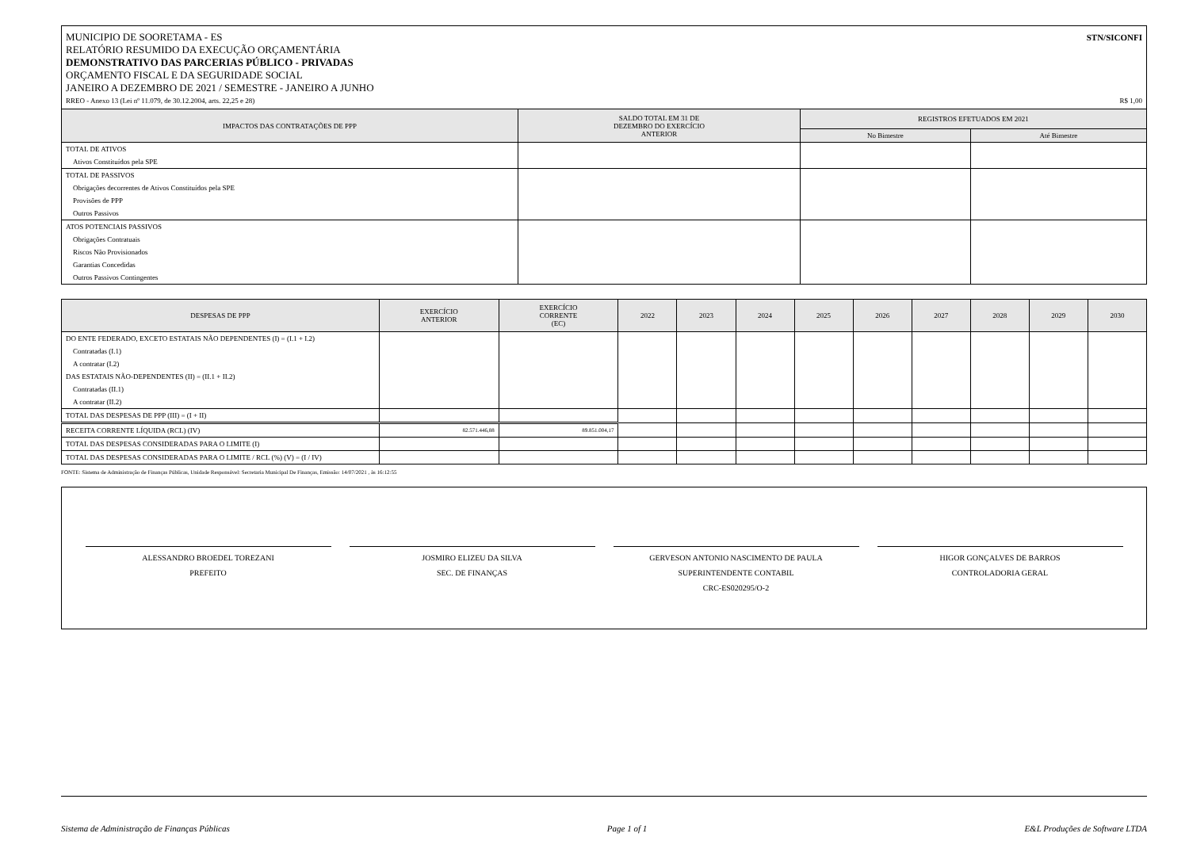STN/SICONFI MUNICIPIO DE SOORETAMA - ES
RELATÓRIO RESUMIDO DA EXECUÇÃO ORÇAMENTÁRIA
DEMONSTRATIVO DAS PARCERIAS PÚBLICO - PRIVADAS
ORÇAMENTO FISCAL E DA SEGURIDADE SOCIAL
JANEIRO A DEZEMBRO DE 2021 / SEMESTRE - JANEIRO A JUNHO
RREO - Anexo 13 (Lei nº 11.079, de 30.12.2004, arts. 22,25 e 28) R$ 1,00
| IMPACTOS DAS CONTRATAÇÕES DE PPP | SALDO TOTAL EM 31 DE DEZEMBRO DO EXERCÍCIO ANTERIOR | REGISTROS EFETUADOS EM 2021 | |
| --- | --- | --- | --- |
| | | No Bimestre | Até Bimestre |
| TOTAL DE ATIVOS | | | |
| Ativos Constituídos pela SPE | | | |
| TOTAL DE PASSIVOS | | | |
| Obrigações decorrentes de Ativos Constituídos pela SPE | | | |
| Provisões de PPP | | | |
| Outros Passivos | | | |
| ATOS POTENCIAIS PASSIVOS | | | |
| Obrigações Contratuais | | | |
| Riscos Não Provisionados | | | |
| Garantias Concedidas | | | |
| Outros Passivos Contingentes | | | |
| DESPESAS DE PPP | EXERCÍCIO ANTERIOR | EXERCÍCIO CORRENTE (EC) | 2022 | 2023 | 2024 | 2025 | 2026 | 2027 | 2028 | 2029 | 2030 |
| --- | --- | --- | --- | --- | --- | --- | --- | --- | --- | --- | --- |
| DO ENTE FEDERADO, EXCETO ESTATAIS NÃO DEPENDENTES (I) = (I.1 + I.2) | | | | | | | | | | | |
| Contratadas (I.1) | | | | | | | | | | | |
| A contratar (I.2) | | | | | | | | | | | |
| DAS ESTATAIS NÃO-DEPENDENTES (II) = (II.1 + II.2) | | | | | | | | | | | |
| Contratadas (II.1) | | | | | | | | | | | |
| A contratar (II.2) | | | | | | | | | | | |
| TOTAL DAS DESPESAS DE PPP (III) = (I + II) | | | | | | | | | | | |
| RECEITA CORRENTE LÍQUIDA (RCL) (IV) | 82.571.446,88 | 89.851.004,17 | | | | | | | | | |
| TOTAL DAS DESPESAS CONSIDERADAS PARA O LIMITE (I) | | | | | | | | | | | |
| TOTAL DAS DESPESAS CONSIDERADAS PARA O LIMITE / RCL (%) (V) = (I / IV) | | | | | | | | | | | |
FONTE: Sistema de Administração de Finanças Públicas, Unidade Responsável: Secretaria Municipal De Finanças, Emissão: 14/07/2021 , às 16:12:55
ALESSANDRO BROEDEL TOREZANI
PREFEITO
JOSMIRO ELIZEU DA SILVA
SEC. DE FINANÇAS
GERVESON ANTONIO NASCIMENTO DE PAULA
SUPERINTENDENTE CONTABIL
CRC-ES020295/O-2
HIGOR GONÇALVES DE BARROS
CONTROLADORIA GERAL
Sistema de Administração de Finanças Públicas Page 1 of 1 E&L Produções de Software LTDA